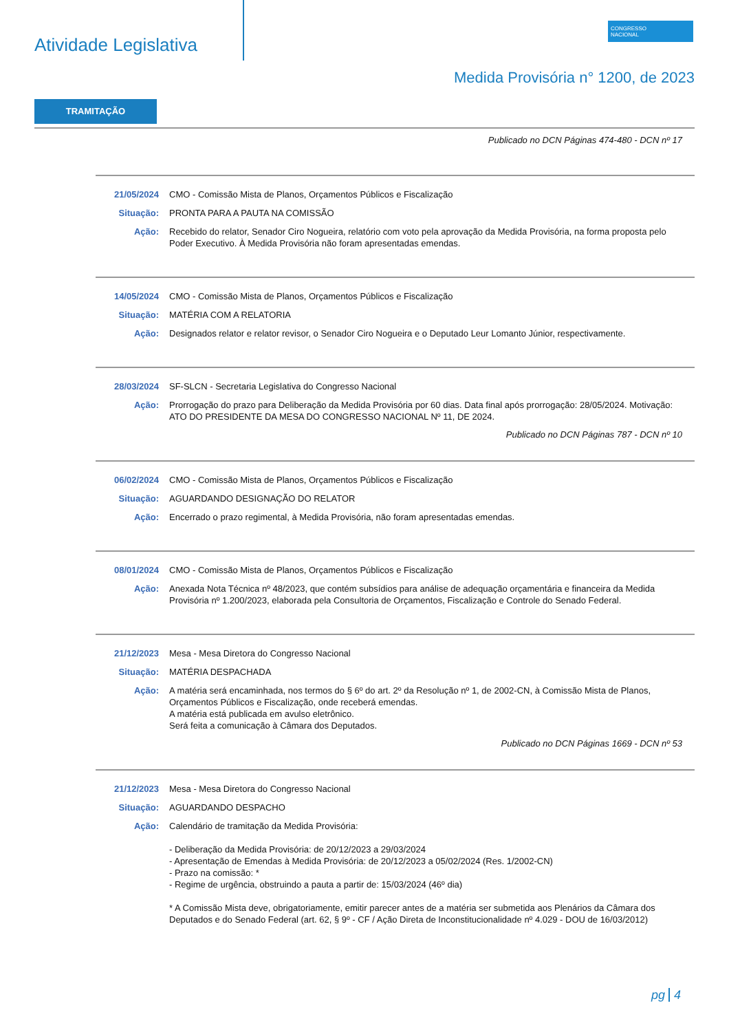Atividade Legislativa
CONGRESSO
NACIONAL
Medida Provisória n° 1200, de 2023
TRAMITAÇÃO
Publicado no DCN Páginas 474-480 - DCN nº 17
21/05/2024 CMO - Comissão Mista de Planos, Orçamentos Públicos e Fiscalização
Situação: PRONTA PARA A PAUTA NA COMISSÃO
Ação: Recebido do relator, Senador Ciro Nogueira, relatório com voto pela aprovação da Medida Provisória, na forma proposta pelo Poder Executivo. À Medida Provisória não foram apresentadas emendas.
14/05/2024 CMO - Comissão Mista de Planos, Orçamentos Públicos e Fiscalização
Situação: MATÉRIA COM A RELATORIA
Ação: Designados relator e relator revisor, o Senador Ciro Nogueira e o Deputado Leur Lomanto Júnior, respectivamente.
28/03/2024 SF-SLCN - Secretaria Legislativa do Congresso Nacional
Ação: Prorrogação do prazo para Deliberação da Medida Provisória por 60 dias. Data final após prorrogação: 28/05/2024. Motivação: ATO DO PRESIDENTE DA MESA DO CONGRESSO NACIONAL Nº 11, DE 2024.
Publicado no DCN Páginas 787 - DCN nº 10
06/02/2024 CMO - Comissão Mista de Planos, Orçamentos Públicos e Fiscalização
Situação: AGUARDANDO DESIGNAÇÃO DO RELATOR
Ação: Encerrado o prazo regimental, à Medida Provisória, não foram apresentadas emendas.
08/01/2024 CMO - Comissão Mista de Planos, Orçamentos Públicos e Fiscalização
Ação: Anexada Nota Técnica nº 48/2023, que contém subsídios para análise de adequação orçamentária e financeira da Medida Provisória nº 1.200/2023, elaborada pela Consultoria de Orçamentos, Fiscalização e Controle do Senado Federal.
21/12/2023 Mesa - Mesa Diretora do Congresso Nacional
Situação: MATÉRIA DESPACHADA
Ação: A matéria será encaminhada, nos termos do § 6º do art. 2º da Resolução nº 1, de 2002-CN, à Comissão Mista de Planos, Orçamentos Públicos e Fiscalização, onde receberá emendas.
A matéria está publicada em avulso eletrônico.
Será feita a comunicação à Câmara dos Deputados.
Publicado no DCN Páginas 1669 - DCN nº 53
21/12/2023 Mesa - Mesa Diretora do Congresso Nacional
Situação: AGUARDANDO DESPACHO
Ação: Calendário de tramitação da Medida Provisória:
- Deliberação da Medida Provisória: de 20/12/2023 a 29/03/2024
- Apresentação de Emendas à Medida Provisória: de 20/12/2023 a 05/02/2024 (Res. 1/2002-CN)
- Prazo na comissão: *
- Regime de urgência, obstruindo a pauta a partir de: 15/03/2024 (46º dia)
* A Comissão Mista deve, obrigatoriamente, emitir parecer antes de a matéria ser submetida aos Plenários da Câmara dos Deputados e do Senado Federal (art. 62, § 9º - CF / Ação Direta de Inconstitucionalidade nº 4.029 - DOU de 16/03/2012)
pg 4